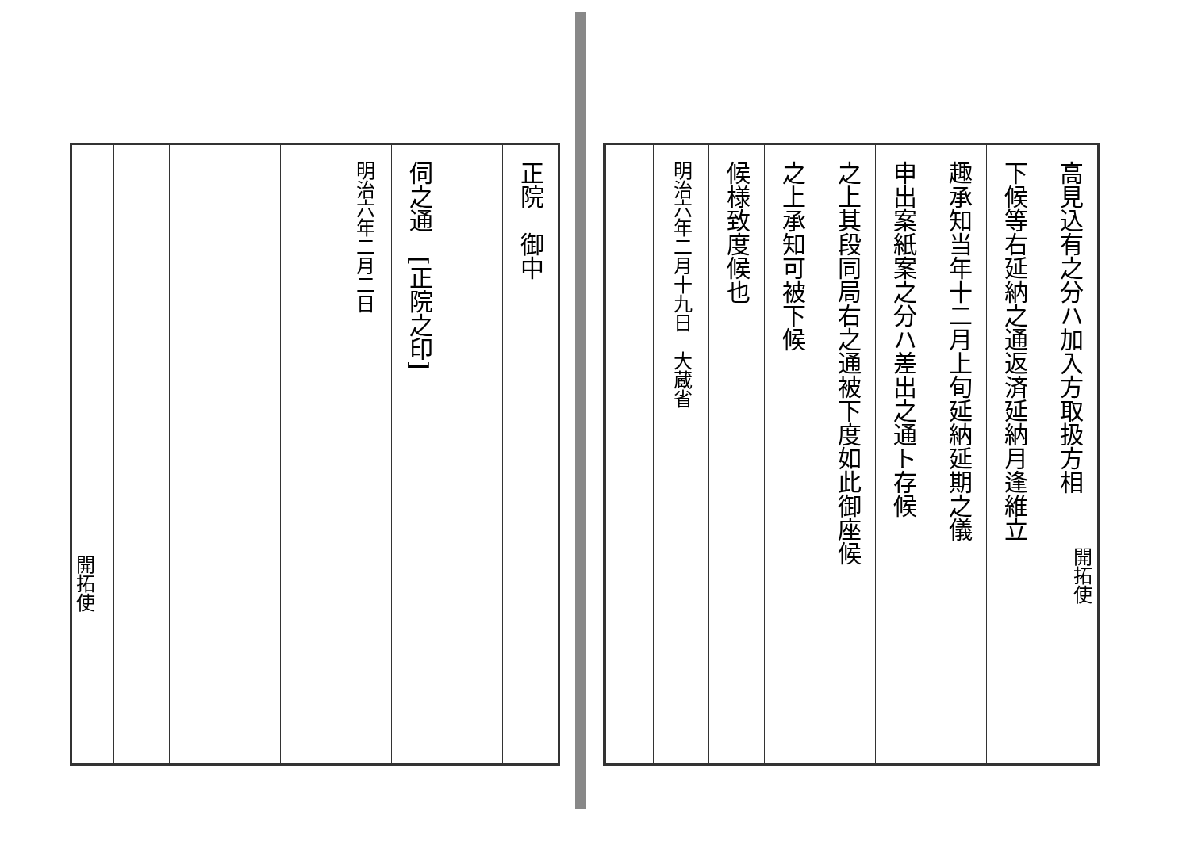高見込有之分ハ加入方取扱方相
下候等右延納之通返済延納月逢維立
趣承知当年十二月上旬延納延期之儀
申出案紙案之分ハ差出之通ト存候
之上其段同局右之通被下度如此御座候
之上承知可被下候
候様致度候也
明治六年二月十九日　大蔵省
正院　御中
伺之通　[正院之印]
明治六年二月二日
開拓使
開拓使